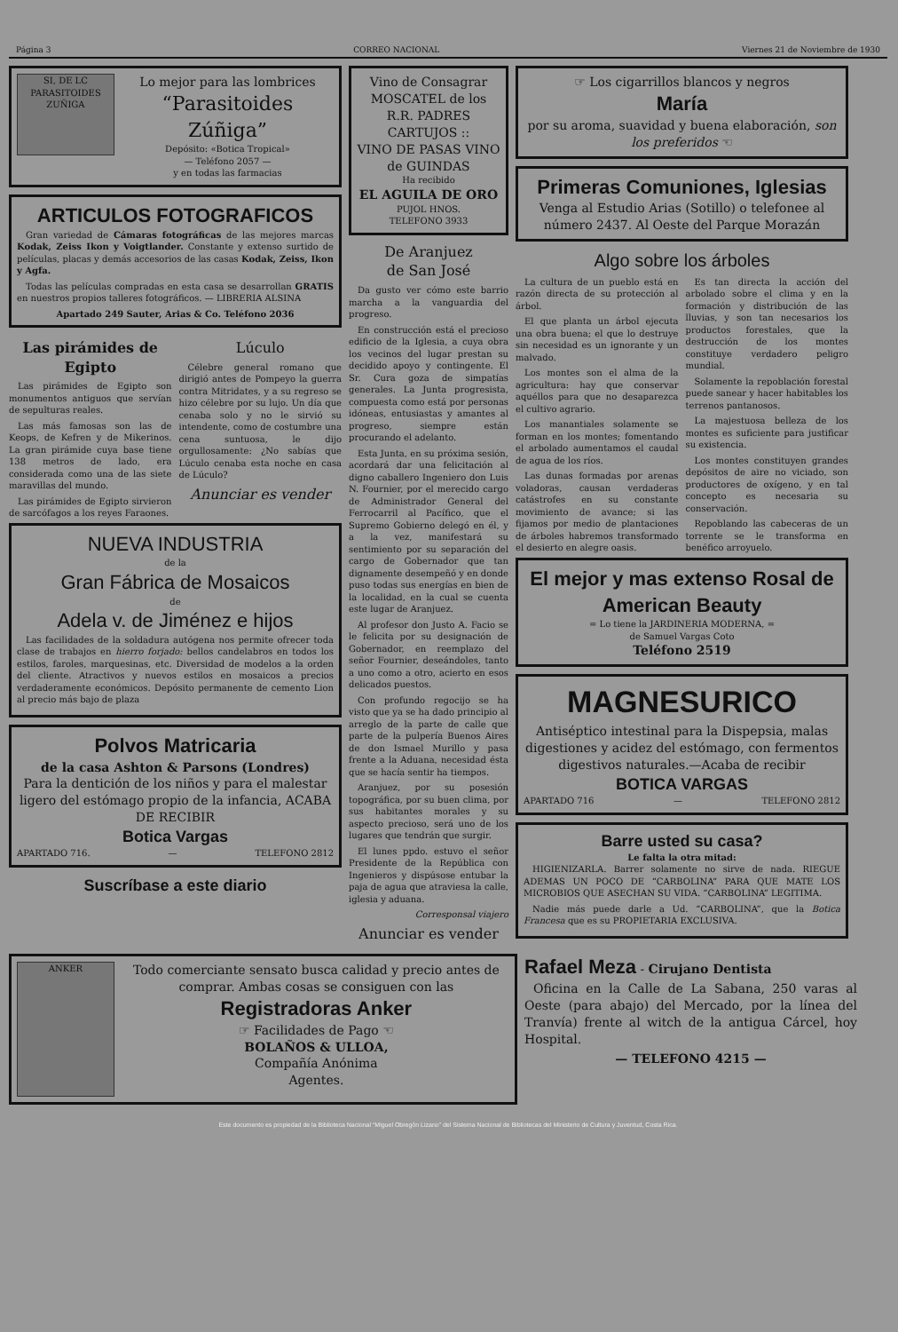Página 3 CORREO NACIONAL Viernes 21 de Noviembre de 1930
SI, DE LC PARASITOIDES ZUÑIGA
Lo mejor para las lombrices
“Parasitoides Zúñiga”
Depósito: «Botica Tropical»
— Teléfono 2057 —
y en todas las farmacias
ARTICULOS FOTOGRAFICOS
Gran variedad de Cámaras fotográficas de las mejores marcas Kodak, Zeiss Ikon y Voigtlander. Constante y extenso surtido de películas, placas y demás accesorios de las casas Kodak, Zeiss, Ikon y Agfa.
Todas las películas compradas en esta casa se desarrollan GRATIS en nuestros propios talleres fotográficos. — LIBRERIA ALSINA
Apartado 249 Sauter, Arias & Co. Teléfono 2036
Las pirámides de Egipto
Las pirámides de Egipto son monumentos antiguos que servían de sepulturas reales.
Las más famosas son las de Keops, de Kefren y de Mikerinos. La gran pirámide cuya base tiene 138 metros de lado, era considerada como una de las siete maravillas del mundo.
Las pirámides de Egipto sirvieron de sarcófagos a los reyes Faraones.
Lúculo
Célebre general romano que dirigió antes de Pompeyo la guerra contra Mitridates, y a su regreso se hizo célebre por su lujo. Un día que cenaba solo y no le sirvió su intendente, como de costumbre una cena suntuosa, le dijo orgullosamente: ¿No sabías que Lúculo cenaba esta noche en casa de Lúculo?
Anunciar es vender
NUEVA INDUSTRIA
de la
Gran Fábrica de Mosaicos
de
Adela v. de Jiménez e hijos
Las facilidades de la soldadura autógena nos permite ofrecer toda clase de trabajos en hierro forjado: bellos candelabros en todos los estilos, faroles, marquesinas, etc. Diversidad de modelos a la orden del cliente. Atractivos y nuevos estilos en mosaicos a precios verdaderamente económicos. Depósito permanente de cemento Lion al precio más bajo de plaza
Polvos Matricaria
de la casa Ashton & Parsons (Londres)
Para la dentición de los niños y para el malestar ligero del estómago propio de la infancia, ACABA DE RECIBIR
Botica Vargas
APARTADO 716. — TELEFONO 2812
Suscríbase a este diario
Vino de Consagrar MOSCATEL de los R.R. PADRES CARTUJOS ::
VINO DE PASAS VINO de GUINDAS
Ha recibido
EL AGUILA DE ORO
PUJOL HNOS.
TELEFONO 3933
De Aranjuez
de San José
Da gusto ver cómo este barrio marcha a la vanguardia del progreso.
En construcción está el precioso edificio de la Iglesia, a cuya obra los vecinos del lugar prestan su decidido apoyo y contingente. El Sr. Cura goza de simpatías generales. La Junta progresista, compuesta como está por personas idóneas, entusiastas y amantes al progreso, siempre están procurando el adelanto.
Esta Junta, en su próxima sesión, acordará dar una felicitación al digno caballero Ingeniero don Luis N. Fournier, por el merecido cargo de Administrador General del Ferrocarril al Pacífico, que el Supremo Gobierno delegó en él, y a la vez, manifestará su sentimiento por su separación del cargo de Gobernador que tan dignamente desempeñó y en donde puso todas sus energías en bien de la localidad, en la cual se cuenta este lugar de Aranjuez.
Al profesor don Justo A. Facio se le felicita por su designación de Gobernador, en reemplazo del señor Fournier, deseándoles, tanto a uno como a otro, acierto en esos delicados puestos.
Con profundo regocijo se ha visto que ya se ha dado principio al arreglo de la parte de calle que parte de la pulpería Buenos Aires de don Ismael Murillo y pasa frente a la Aduana, necesidad ésta que se hacía sentir ha tiempos.
Aranjuez, por su posesión topográfica, por su buen clima, por sus habitantes morales y su aspecto precioso, será uno de los lugares que tendrán que surgir.
El lunes ppdo. estuvo el señor Presidente de la República con Ingenieros y dispúsose entubar la paja de agua que atraviesa la calle, iglesia y aduana.
Corresponsal viajero
Anunciar es vender
☞ Los cigarrillos blancos y negros
María
por su aroma, suavidad y buena elaboración, son los preferidos ☜
Primeras Comuniones, Iglesias
Venga al Estudio Arias (Sotillo) o telefonee al número 2437. Al Oeste del Parque Morazán
Algo sobre los árboles
La cultura de un pueblo está en razón directa de su protección al árbol.
El que planta un árbol ejecuta una obra buena; el que lo destruye sin necesidad es un ignorante y un malvado.
Los montes son el alma de la agricultura: hay que conservar aquéllos para que no desaparezca el cultivo agrario.
Los manantiales solamente se forman en los montes; fomentando el arbolado aumentamos el caudal de agua de los ríos.
Las dunas formadas por arenas voladoras, causan verdaderas catástrofes en su constante movimiento de avance; si las fijamos por medio de plantaciones de árboles habremos transformado el desierto en alegre oasis.
Es tan directa la acción del arbolado sobre el clima y en la formación y distribución de las lluvias, y son tan necesarios los productos forestales, que la destrucción de los montes constituye verdadero peligro mundial.
Solamente la repoblación forestal puede sanear y hacer habitables los terrenos pantanosos.
La majestuosa belleza de los montes es suficiente para justificar su existencia.
Los montes constituyen grandes depósitos de aire no viciado, son productores de oxígeno, y en tal concepto es necesaria su conservación.
Repoblando las cabeceras de un torrente se le transforma en benéfico arroyuelo.
El mejor y mas extenso Rosal de
American Beauty
= Lo tiene la JARDINERIA MODERNA, =
de Samuel Vargas Coto
Teléfono 2519
MAGNESURICO
Antiséptico intestinal para la Dispepsia, malas digestiones y acidez del estómago, con fermentos digestivos naturales.—Acaba de recibir
BOTICA VARGAS
APARTADO 716 — TELEFONO 2812
Barre usted su casa?
Le falta la otra mitad:
HIGIENIZARLA. Barrer solamente no sirve de nada. RIEGUE ADEMAS UN POCO DE “CARBOLINA” PARA QUE MATE LOS MICROBIOS QUE ASECHAN SU VIDA. “CARBOLINA” LEGITIMA.
Nadie más puede darle a Ud. “CARBOLINA”, que la Botica Francesa que es su PROPIETARIA EXCLUSIVA.
ANKER
Todo comerciante sensato busca calidad y precio antes de comprar. Ambas cosas se consiguen con las
Registradoras Anker
☞ Facilidades de Pago ☜
BOLAÑOS & ULLOA,
Compañía Anónima
Agentes.
Rafael Meza - Cirujano Dentista
Oficina en la Calle de La Sabana, 250 varas al Oeste (para abajo) del Mercado, por la línea del Tranvía) frente al witch de la antigua Cárcel, hoy Hospital.
— TELEFONO 4215 —
Este documento es propiedad de la Biblioteca Nacional “Miguel Obregón Lizano” del Sistema Nacional de Bibliotecas del Ministerio de Cultura y Juventud, Costa Rica.